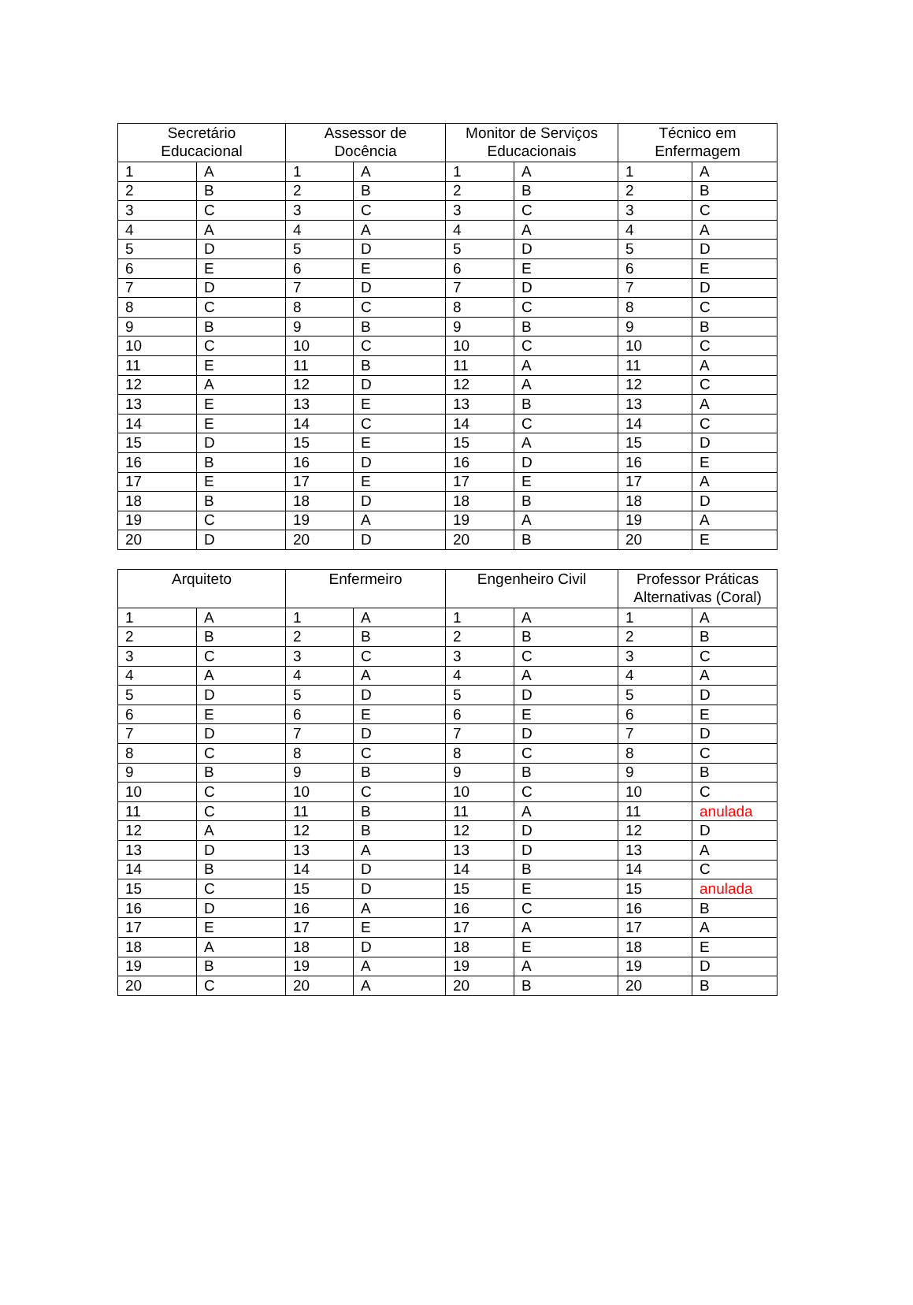| Secretário Educacional | | Assessor de Docência | | Monitor de Serviços Educacionais | | Técnico em Enfermagem | |
| --- | --- | --- | --- | --- | --- | --- | --- |
| 1 | A | 1 | A | 1 | A | 1 | A |
| 2 | B | 2 | B | 2 | B | 2 | B |
| 3 | C | 3 | C | 3 | C | 3 | C |
| 4 | A | 4 | A | 4 | A | 4 | A |
| 5 | D | 5 | D | 5 | D | 5 | D |
| 6 | E | 6 | E | 6 | E | 6 | E |
| 7 | D | 7 | D | 7 | D | 7 | D |
| 8 | C | 8 | C | 8 | C | 8 | C |
| 9 | B | 9 | B | 9 | B | 9 | B |
| 10 | C | 10 | C | 10 | C | 10 | C |
| 11 | E | 11 | B | 11 | A | 11 | A |
| 12 | A | 12 | D | 12 | A | 12 | C |
| 13 | E | 13 | E | 13 | B | 13 | A |
| 14 | E | 14 | C | 14 | C | 14 | C |
| 15 | D | 15 | E | 15 | A | 15 | D |
| 16 | B | 16 | D | 16 | D | 16 | E |
| 17 | E | 17 | E | 17 | E | 17 | A |
| 18 | B | 18 | D | 18 | B | 18 | D |
| 19 | C | 19 | A | 19 | A | 19 | A |
| 20 | D | 20 | D | 20 | B | 20 | E |
| Arquiteto | | Enfermeiro | | Engenheiro Civil | | Professor Práticas Alternativas (Coral) | |
| --- | --- | --- | --- | --- | --- | --- | --- |
| 1 | A | 1 | A | 1 | A | 1 | A |
| 2 | B | 2 | B | 2 | B | 2 | B |
| 3 | C | 3 | C | 3 | C | 3 | C |
| 4 | A | 4 | A | 4 | A | 4 | A |
| 5 | D | 5 | D | 5 | D | 5 | D |
| 6 | E | 6 | E | 6 | E | 6 | E |
| 7 | D | 7 | D | 7 | D | 7 | D |
| 8 | C | 8 | C | 8 | C | 8 | C |
| 9 | B | 9 | B | 9 | B | 9 | B |
| 10 | C | 10 | C | 10 | C | 10 | C |
| 11 | C | 11 | B | 11 | A | 11 | anulada |
| 12 | A | 12 | B | 12 | D | 12 | D |
| 13 | D | 13 | A | 13 | D | 13 | A |
| 14 | B | 14 | D | 14 | B | 14 | C |
| 15 | C | 15 | D | 15 | E | 15 | anulada |
| 16 | D | 16 | A | 16 | C | 16 | B |
| 17 | E | 17 | E | 17 | A | 17 | A |
| 18 | A | 18 | D | 18 | E | 18 | E |
| 19 | B | 19 | A | 19 | A | 19 | D |
| 20 | C | 20 | A | 20 | B | 20 | B |